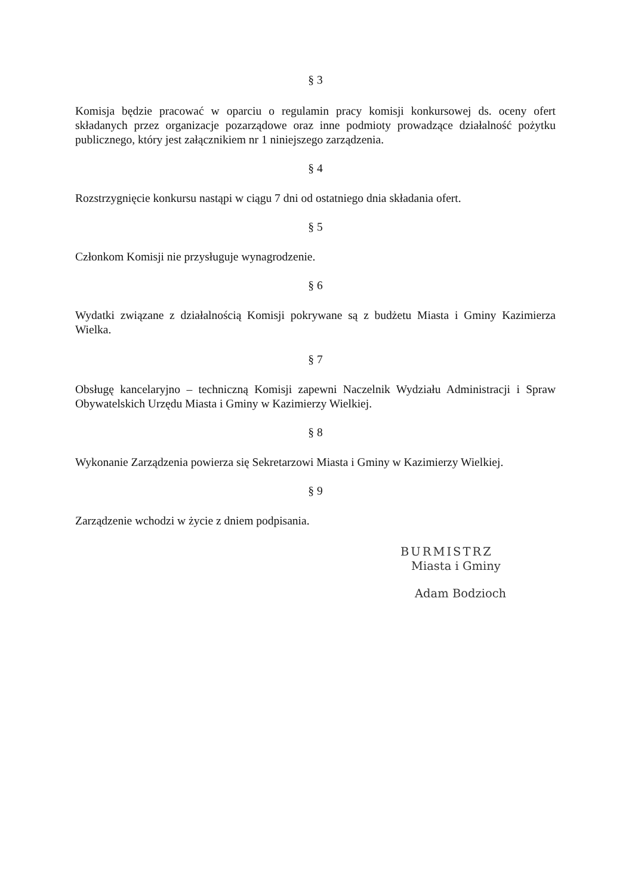§ 3
Komisja będzie pracować w oparciu o regulamin pracy komisji konkursowej ds. oceny ofert składanych przez organizacje pozarządowe oraz inne podmioty prowadzące działalność pożytku publicznego, który jest załącznikiem nr 1 niniejszego zarządzenia.
§ 4
Rozstrzygnięcie konkursu nastąpi w ciągu 7 dni od ostatniego dnia składania ofert.
§ 5
Członkom Komisji nie przysługuje wynagrodzenie.
§ 6
Wydatki związane z działalnością Komisji pokrywane są z budżetu Miasta i Gminy Kazimierza Wielka.
§ 7
Obsługę kancelaryjno – techniczną Komisji zapewni Naczelnik Wydziału Administracji i Spraw Obywatelskich Urzędu Miasta i Gminy w Kazimierzy Wielkiej.
§ 8
Wykonanie Zarządzenia powierza się Sekretarzowi Miasta i Gminy w Kazimierzy Wielkiej.
§ 9
Zarządzenie wchodzi w życie z dniem podpisania.
BURMISTRZ
Miasta i Gminy
Adam Bodzioch